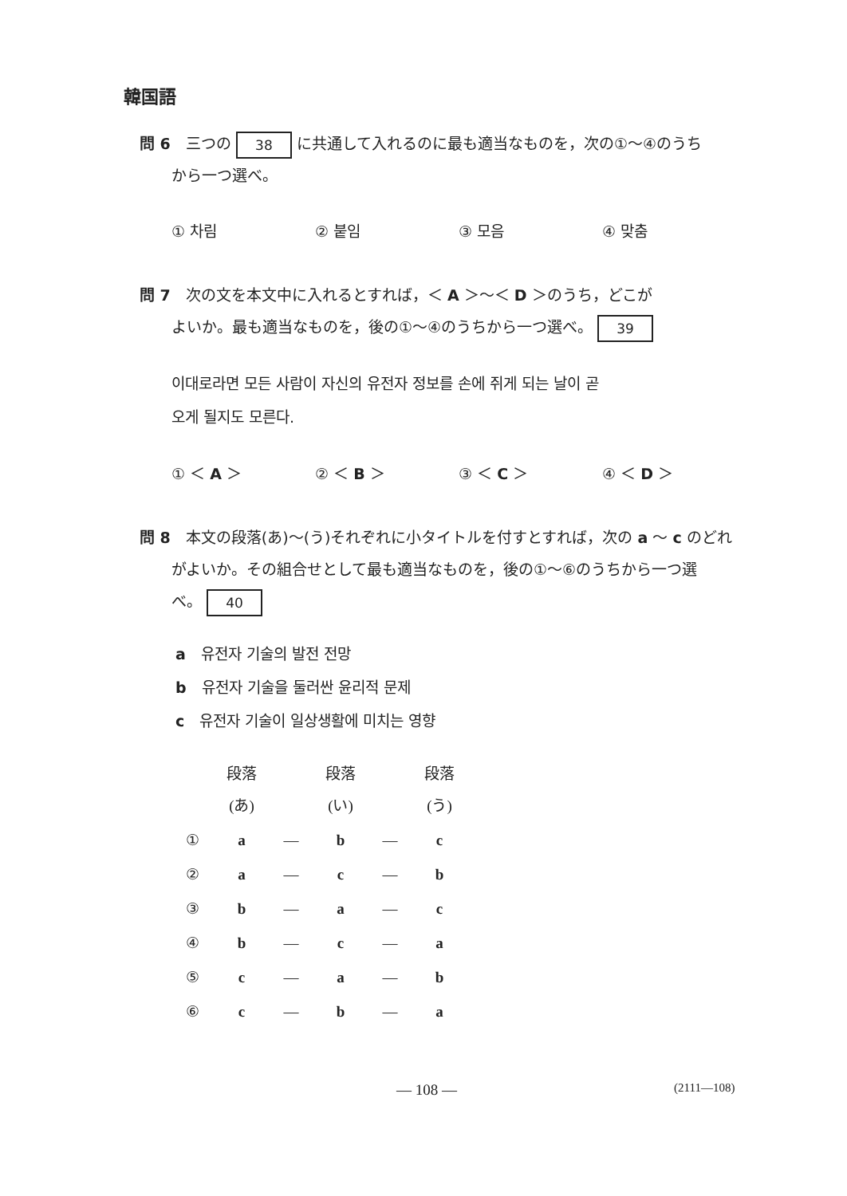韓国語
問 6　三つの 38 に共通して入れるのに最も適当なものを，次の①～④のうち
から一つ選べ。
① 차림 ② 붙임 ③ 모음 ④ 맞춤
問 7　次の文を本文中に入れるとすれば，＜ A ＞～＜ D ＞のうち，どこが
よいか。最も適当なものを，後の①～④のうちから一つ選べ。 39
이대로라면 모든 사람이 자신의 유전자 정보를 손에 쥐게 되는 날이 곧
오게 될지도 모른다.
① ＜ A ＞ ② ＜ B ＞ ③ ＜ C ＞ ④ ＜ D ＞
問 8　本文の段落(あ)～(う)それぞれに小タイトルを付すとすれば，次の a ～ c のどれ
がよいか。その組合せとして最も適当なものを，後の①～⑥のうちから一つ選
べ。 40
a　유전자 기술의 발전 전망
b　유전자 기술을 둘러싼 윤리적 문제
c　유전자 기술이 일상생활에 미치는 영향
| | 段落(あ) | | 段落(い) | | 段落(う) |
| --- | --- | --- | --- | --- | --- |
| ① | a | — | b | — | c |
| ② | a | — | c | — | b |
| ③ | b | — | a | — | c |
| ④ | b | — | c | — | a |
| ⑤ | c | — | a | — | b |
| ⑥ | c | — | b | — | a |
— 108 — (2111—108)